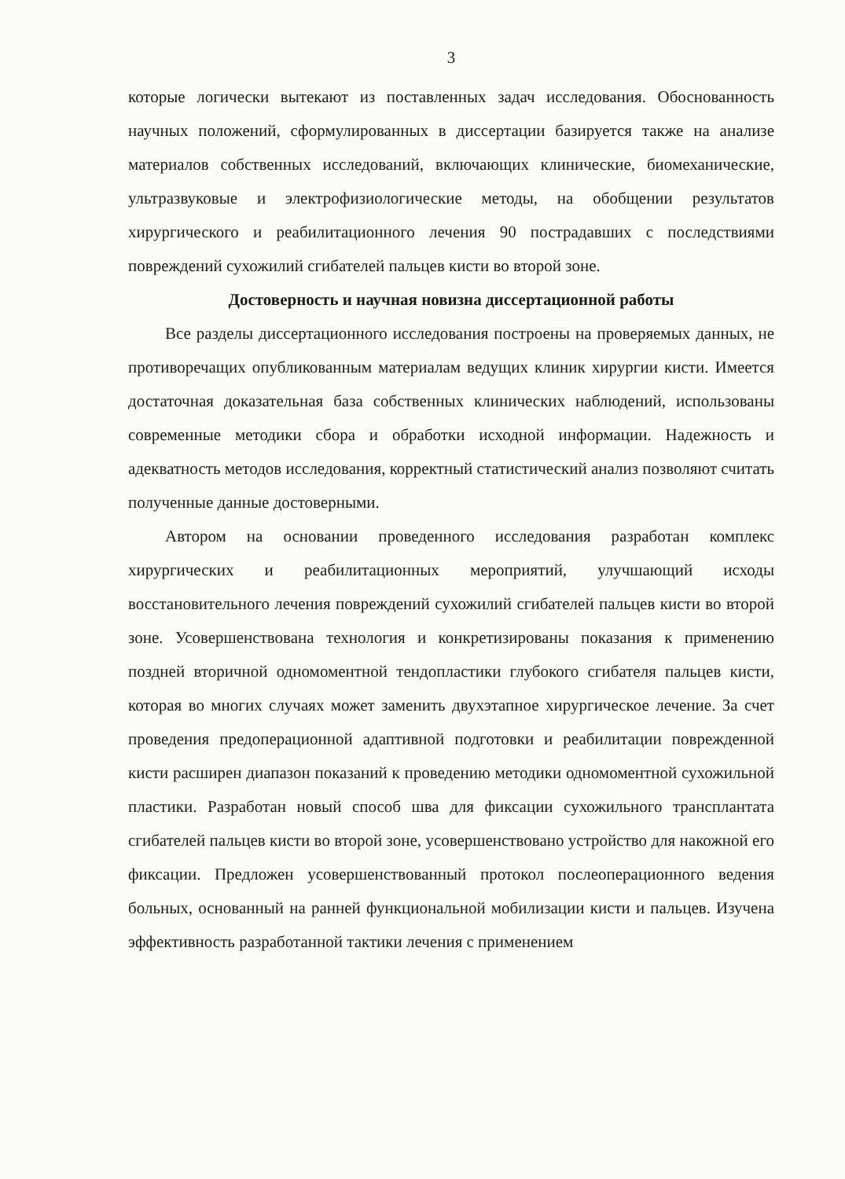3
которые логически вытекают из поставленных задач исследования. Обоснованность научных положений, сформулированных в диссертации базируется также на анализе материалов собственных исследований, включающих клинические, биомеханические, ультразвуковые и электрофизиологические методы, на обобщении результатов хирургического и реабилитационного лечения 90 пострадавших с последствиями повреждений сухожилий сгибателей пальцев кисти во второй зоне.
Достоверность и научная новизна диссертационной работы
Все разделы диссертационного исследования построены на проверяемых данных, не противоречащих опубликованным материалам ведущих клиник хирургии кисти. Имеется достаточная доказательная база собственных клинических наблюдений, использованы современные методики сбора и обработки исходной информации. Надежность и адекватность методов исследования, корректный статистический анализ позволяют считать полученные данные достоверными.
Автором на основании проведенного исследования разработан комплекс хирургических и реабилитационных мероприятий, улучшающий исходы восстановительного лечения повреждений сухожилий сгибателей пальцев кисти во второй зоне. Усовершенствована технология и конкретизированы показания к применению поздней вторичной одномоментной тендопластики глубокого сгибателя пальцев кисти, которая во многих случаях может заменить двухэтапное хирургическое лечение. За счет проведения предоперационной адаптивной подготовки и реабилитации поврежденной кисти расширен диапазон показаний к проведению методики одномоментной сухожильной пластики. Разработан новый способ шва для фиксации сухожильного трансплантата сгибателей пальцев кисти во второй зоне, усовершенствовано устройство для накожной его фиксации. Предложен усовершенствованный протокол послеоперационного ведения больных, основанный на ранней функциональной мобилизации кисти и пальцев. Изучена эффективность разработанной тактики лечения с применением